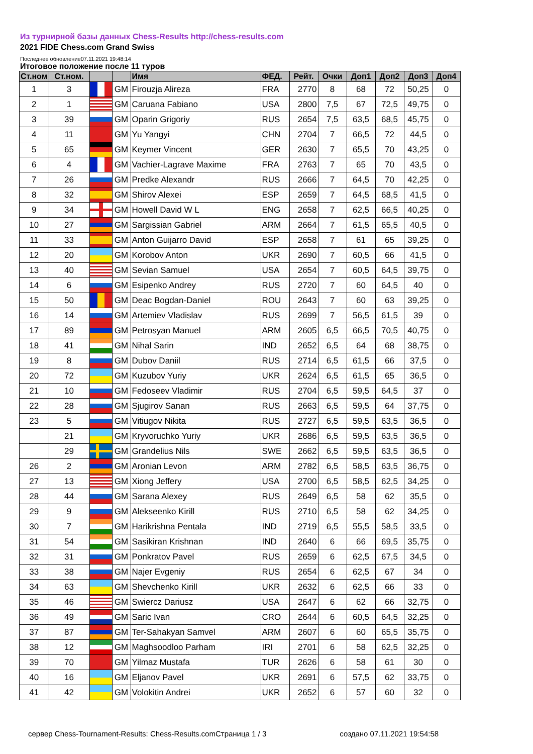Из турнирной базы данных Chess-Results http://chess-results.com
2021 FIDE Chess.com Grand Swiss
Последнее обновление07.11.2021 19:48:14
Итоговое положение после 11 туров
| Ст.ном | Ст.ном. | | | Имя | ФЕД. | Рейт. | Очки | Доп1 | Доп2 | Доп3 | Доп4 |
| --- | --- | --- | --- | --- | --- | --- | --- | --- | --- | --- | --- |
| 1 | 3 | | GM | Firouzja Alireza | FRA | 2770 | 8 | 68 | 72 | 50,25 | 0 |
| 2 | 1 | | GM | Caruana Fabiano | USA | 2800 | 7,5 | 67 | 72,5 | 49,75 | 0 |
| 3 | 39 | | GM | Oparin Grigoriy | RUS | 2654 | 7,5 | 63,5 | 68,5 | 45,75 | 0 |
| 4 | 11 | | GM | Yu Yangyi | CHN | 2704 | 7 | 66,5 | 72 | 44,5 | 0 |
| 5 | 65 | | GM | Keymer Vincent | GER | 2630 | 7 | 65,5 | 70 | 43,25 | 0 |
| 6 | 4 | | GM | Vachier-Lagrave Maxime | FRA | 2763 | 7 | 65 | 70 | 43,5 | 0 |
| 7 | 26 | | GM | Predke Alexandr | RUS | 2666 | 7 | 64,5 | 70 | 42,25 | 0 |
| 8 | 32 | | GM | Shirov Alexei | ESP | 2659 | 7 | 64,5 | 68,5 | 41,5 | 0 |
| 9 | 34 | | GM | Howell David W L | ENG | 2658 | 7 | 62,5 | 66,5 | 40,25 | 0 |
| 10 | 27 | | GM | Sargissian Gabriel | ARM | 2664 | 7 | 61,5 | 65,5 | 40,5 | 0 |
| 11 | 33 | | GM | Anton Guijarro David | ESP | 2658 | 7 | 61 | 65 | 39,25 | 0 |
| 12 | 20 | | GM | Korobov Anton | UKR | 2690 | 7 | 60,5 | 66 | 41,5 | 0 |
| 13 | 40 | | GM | Sevian Samuel | USA | 2654 | 7 | 60,5 | 64,5 | 39,75 | 0 |
| 14 | 6 | | GM | Esipenko Andrey | RUS | 2720 | 7 | 60 | 64,5 | 40 | 0 |
| 15 | 50 | | GM | Deac Bogdan-Daniel | ROU | 2643 | 7 | 60 | 63 | 39,25 | 0 |
| 16 | 14 | | GM | Artemiev Vladislav | RUS | 2699 | 7 | 56,5 | 61,5 | 39 | 0 |
| 17 | 89 | | GM | Petrosyan Manuel | ARM | 2605 | 6,5 | 66,5 | 70,5 | 40,75 | 0 |
| 18 | 41 | | GM | Nihal Sarin | IND | 2652 | 6,5 | 64 | 68 | 38,75 | 0 |
| 19 | 8 | | GM | Dubov Daniil | RUS | 2714 | 6,5 | 61,5 | 66 | 37,5 | 0 |
| 20 | 72 | | GM | Kuzubov Yuriy | UKR | 2624 | 6,5 | 61,5 | 65 | 36,5 | 0 |
| 21 | 10 | | GM | Fedoseev Vladimir | RUS | 2704 | 6,5 | 59,5 | 64,5 | 37 | 0 |
| 22 | 28 | | GM | Sjugirov Sanan | RUS | 2663 | 6,5 | 59,5 | 64 | 37,75 | 0 |
| 23 | 5 | | GM | Vitiugov Nikita | RUS | 2727 | 6,5 | 59,5 | 63,5 | 36,5 | 0 |
| | 21 | | GM | Kryvoruchko Yuriy | UKR | 2686 | 6,5 | 59,5 | 63,5 | 36,5 | 0 |
| | 29 | | GM | Grandelius Nils | SWE | 2662 | 6,5 | 59,5 | 63,5 | 36,5 | 0 |
| 26 | 2 | | GM | Aronian Levon | ARM | 2782 | 6,5 | 58,5 | 63,5 | 36,75 | 0 |
| 27 | 13 | | GM | Xiong Jeffery | USA | 2700 | 6,5 | 58,5 | 62,5 | 34,25 | 0 |
| 28 | 44 | | GM | Sarana Alexey | RUS | 2649 | 6,5 | 58 | 62 | 35,5 | 0 |
| 29 | 9 | | GM | Alekseenko Kirill | RUS | 2710 | 6,5 | 58 | 62 | 34,25 | 0 |
| 30 | 7 | | GM | Harikrishna Pentala | IND | 2719 | 6,5 | 55,5 | 58,5 | 33,5 | 0 |
| 31 | 54 | | GM | Sasikiran Krishnan | IND | 2640 | 6 | 66 | 69,5 | 35,75 | 0 |
| 32 | 31 | | GM | Ponkratov Pavel | RUS | 2659 | 6 | 62,5 | 67,5 | 34,5 | 0 |
| 33 | 38 | | GM | Najer Evgeniy | RUS | 2654 | 6 | 62,5 | 67 | 34 | 0 |
| 34 | 63 | | GM | Shevchenko Kirill | UKR | 2632 | 6 | 62,5 | 66 | 33 | 0 |
| 35 | 46 | | GM | Swiercz Dariusz | USA | 2647 | 6 | 62 | 66 | 32,75 | 0 |
| 36 | 49 | | GM | Saric Ivan | CRO | 2644 | 6 | 60,5 | 64,5 | 32,25 | 0 |
| 37 | 87 | | GM | Ter-Sahakyan Samvel | ARM | 2607 | 6 | 60 | 65,5 | 35,75 | 0 |
| 38 | 12 | | GM | Maghsoodloo Parham | IRI | 2701 | 6 | 58 | 62,5 | 32,25 | 0 |
| 39 | 70 | | GM | Yilmaz Mustafa | TUR | 2626 | 6 | 58 | 61 | 30 | 0 |
| 40 | 16 | | GM | Eljanov Pavel | UKR | 2691 | 6 | 57,5 | 62 | 33,75 | 0 |
| 41 | 42 | | GM | Volokitin Andrei | UKR | 2652 | 6 | 57 | 60 | 32 | 0 |
сервер Chess-Tournament-Results: Chess-Results.com Страница 1 / 3 создано 07.11.2021 19:54:58